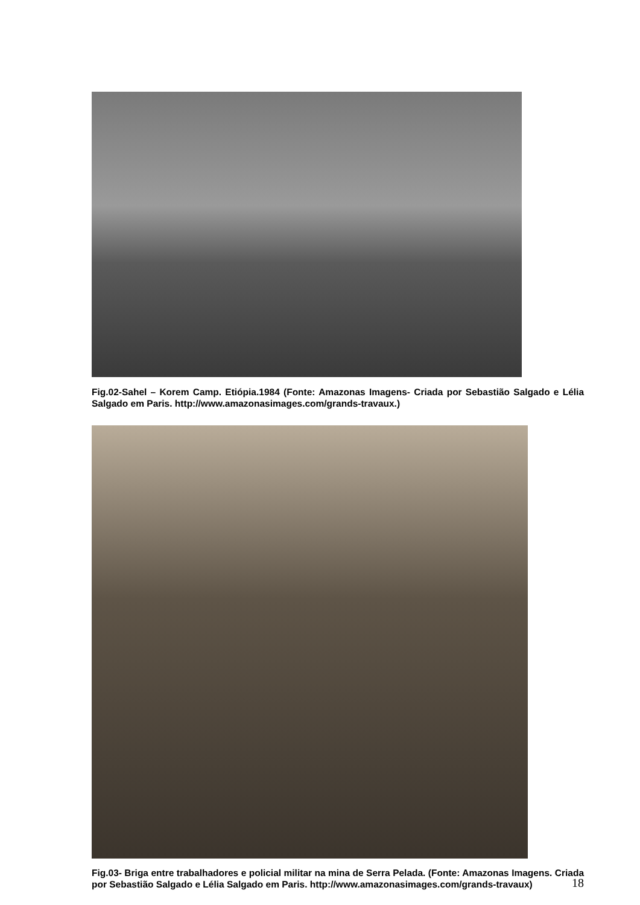Fig.02-Sahel – Korem Camp. Etiópia.1984 (Fonte: Amazonas Imagens- Criada por Sebastião Salgado e Lélia Salgado em Paris. http://www.amazonasimages.com/grands-travaux.)
Fig.03- Briga entre trabalhadores e policial militar na mina de Serra Pelada. (Fonte: Amazonas Imagens. Criada por Sebastião Salgado e Lélia Salgado em Paris. http://www.amazonasimages.com/grands-travaux)
18